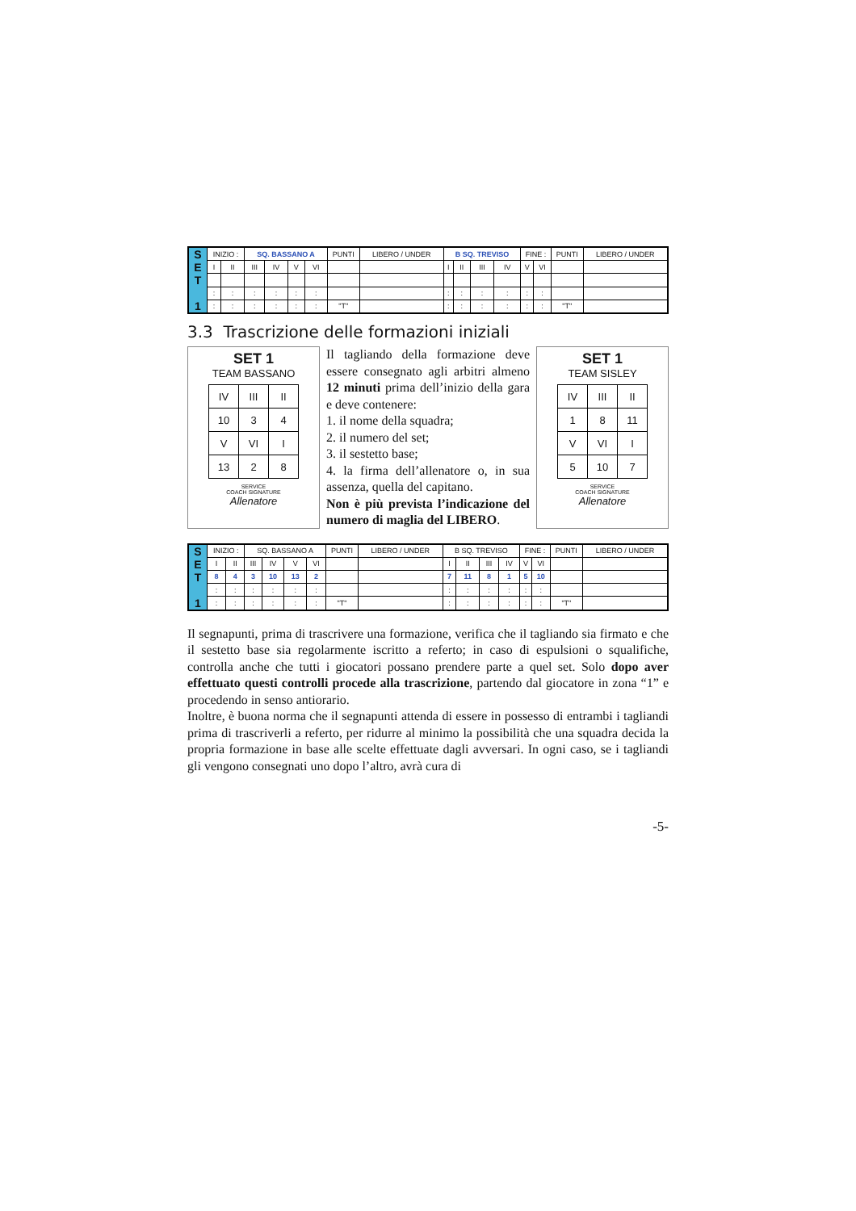| S E T 1 | INIZIO : | | SQ. BASSANO A | | | | PUNTI | LIBERO / UNDER | B SQ. TREVISO | | | | FINE : | | PUNTI | LIBERO / UNDER |
| | I | II | III | IV | V | VI | | | I | II | III | IV | V | VI | | |
| | : | : | : | : | : | : | | | : | : | : | : | : | : | | |
| | : | : | : | : | : | : | "T" | | : | : | : | : | : | : | "T" | |
3.3 Trascrizione delle formazioni iniziali
SET 1
TEAM BASSANO
| IV | III | II |
| 10 | 3 | 4 |
| V | VI | I |
| 13 | 2 | 8 |
SERVICE
COACH SIGNATURE
Allenatore
Il tagliando della formazione deve essere consegnato agli arbitri almeno 12 minuti prima dell’inizio della gara e deve contenere:
1. il nome della squadra;
2. il numero del set;
3. il sestetto base;
4. la firma dell’allenatore o, in sua assenza, quella del capitano.
Non è più prevista l’indicazione del numero di maglia del LIBERO.
SET 1
TEAM SISLEY
| IV | III | II |
| 1 | 8 | 11 |
| V | VI | I |
| 5 | 10 | 7 |
SERVICE
COACH SIGNATURE
Allenatore
| S E T 1 | INIZIO : | | SQ. BASSANO A | | | | PUNTI | LIBERO / UNDER | B SQ. TREVISO | | | | FINE : | | PUNTI | LIBERO / UNDER |
| | I | II | III | IV | V | VI | | | I | II | III | IV | V | VI | | |
| | 8 | 4 | 3 | 10 | 13 | 2 | | | 7 | 11 | 8 | 1 | 5 | 10 | | |
| | : | : | : | : | : | : | | | : | : | : | : | : | : | | |
| | : | : | : | : | : | : | "T" | | : | : | : | : | : | : | "T" | |
Il segnapunti, prima di trascrivere una formazione, verifica che il tagliando sia firmato e che il sestetto base sia regolarmente iscritto a referto; in caso di espulsioni o squalifiche, controlla anche che tutti i giocatori possano prendere parte a quel set. Solo dopo aver effettuato questi controlli procede alla trascrizione, partendo dal giocatore in zona “1” e procedendo in senso antiorario.
Inoltre, è buona norma che il segnapunti attenda di essere in possesso di entrambi i tagliandi prima di trascriverli a referto, per ridurre al minimo la possibilità che una squadra decida la propria formazione in base alle scelte effettuate dagli avversari. In ogni caso, se i tagliandi gli vengono consegnati uno dopo l’altro, avrà cura di
-5-